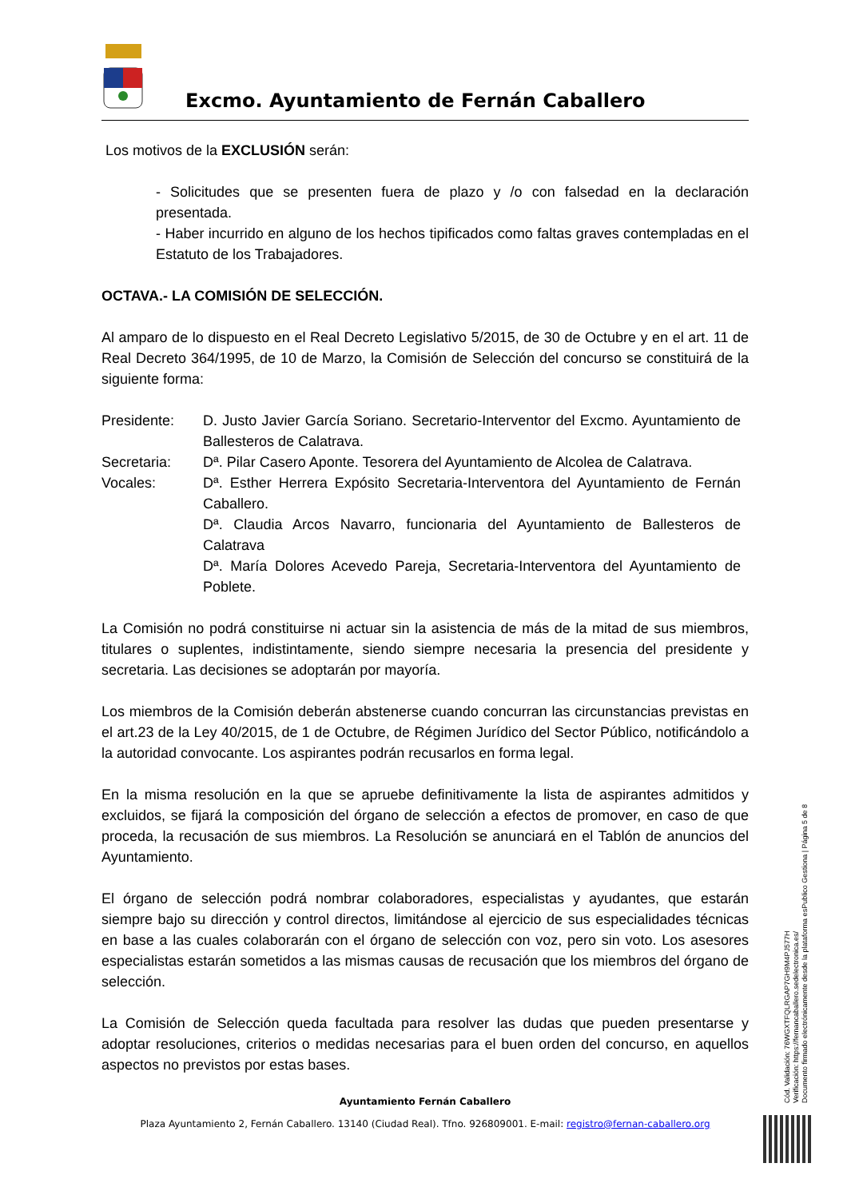Excmo. Ayuntamiento de Fernán Caballero
Los motivos de la EXCLUSIÓN serán:
- Solicitudes que se presenten fuera de plazo y /o con falsedad en la declaración presentada.
- Haber incurrido en alguno de los hechos tipificados como faltas graves contempladas en el Estatuto de los Trabajadores.
OCTAVA.- LA COMISIÓN DE SELECCIÓN.
Al amparo de lo dispuesto en el Real Decreto Legislativo 5/2015, de 30 de Octubre y en el art. 11 de Real Decreto 364/1995, de 10 de Marzo, la Comisión de Selección del concurso se constituirá de la siguiente forma:
Presidente: D. Justo Javier García Soriano. Secretario-Interventor del Excmo. Ayuntamiento de Ballesteros de Calatrava.
Secretaria: Dª. Pilar Casero Aponte. Tesorera del Ayuntamiento de Alcolea de Calatrava.
Vocales: Dª. Esther Herrera Expósito Secretaria-Interventora del Ayuntamiento de Fernán Caballero.
Dª. Claudia Arcos Navarro, funcionaria del Ayuntamiento de Ballesteros de Calatrava
Dª. María Dolores Acevedo Pareja, Secretaria-Interventora del Ayuntamiento de Poblete.
La Comisión no podrá constituirse ni actuar sin la asistencia de más de la mitad de sus miembros, titulares o suplentes, indistintamente, siendo siempre necesaria la presencia del presidente y secretaria. Las decisiones se adoptarán por mayoría.
Los miembros de la Comisión deberán abstenerse cuando concurran las circunstancias previstas en el art.23 de la Ley 40/2015, de 1 de Octubre, de Régimen Jurídico del Sector Público, notificándolo a la autoridad convocante. Los aspirantes podrán recusarlos en forma legal.
En la misma resolución en la que se apruebe definitivamente la lista de aspirantes admitidos y excluidos, se fijará la composición del órgano de selección a efectos de promover, en caso de que proceda, la recusación de sus miembros. La Resolución se anunciará en el Tablón de anuncios del Ayuntamiento.
El órgano de selección podrá nombrar colaboradores, especialistas y ayudantes, que estarán siempre bajo su dirección y control directos, limitándose al ejercicio de sus especialidades técnicas en base a las cuales colaborarán con el órgano de selección con voz, pero sin voto. Los asesores especialistas estarán sometidos a las mismas causas de recusación que los miembros del órgano de selección.
La Comisión de Selección queda facultada para resolver las dudas que pueden presentarse y adoptar resoluciones, criterios o medidas necesarias para el buen orden del concurso, en aquellos aspectos no previstos por estas bases.
Ayuntamiento Fernán Caballero
Plaza Ayuntamiento 2, Fernán Caballero. 13140 (Ciudad Real). Tfno. 926809001. E-mail: registro@fernan-caballero.org
Cód. Validación: 76WGXTFQLRGAP7GH9M4PJ577H
Verificación: https://fernancaballero.sedelectronica.es/
Documento firmado electrónicamente desde la plataforma esPublico Gestiona | Página 5 de 8